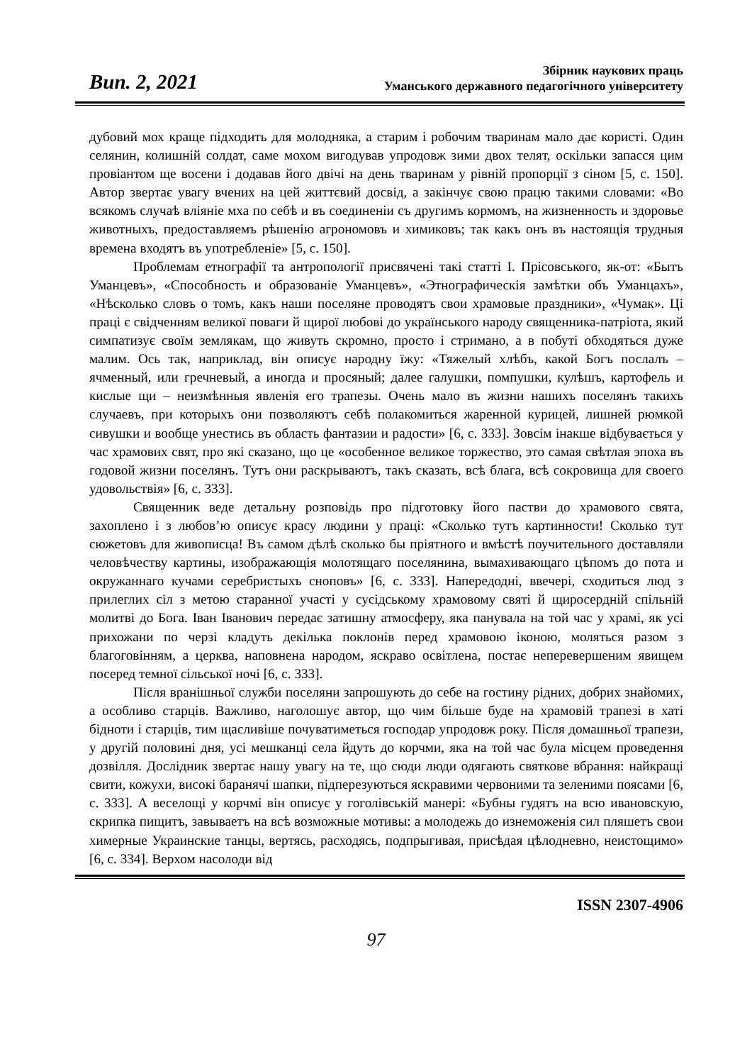Вип. 2, 2021
Збірник наукових праць
Уманського державного педагогічного університету
дубовий мох краще підходить для молодняка, а старим і робочим тваринам мало дає користі. Один селянин, колишній солдат, саме мохом вигодував упродовж зими двох телят, оскільки запасся цим провіантом ще восени і додавав його двічі на день тваринам у рівній пропорції з сіном [5, с. 150]. Автор звертає увагу вчених на цей життєвий досвід, а закінчує свою працю такими словами: «Во всякомъ случаѣ вліяніе мха по себѣ и въ соединеніи съ другимъ кормомъ, на жизненность и здоровье животныхъ, предоставляемъ рѣшенію агрономовъ и химиковъ; так какъ онъ въ настоящія трудныя времена входятъ въ употребленіе» [5, с. 150].
Проблемам етнографії та антропології присвячені такі статті І. Прісовського, як-от: «Бытъ Уманцевъ», «Способность и образованіе Уманцевъ», «Этнографическія замѣтки объ Уманцахъ», «Нѣсколько словъ о томъ, какъ наши поселяне проводятъ свои храмовые праздники», «Чумак». Ці праці є свідченням великої поваги й щирої любові до українського народу священника-патріота, який симпатизує своїм землякам, що живуть скромно, просто і стримано, а в побуті обходяться дуже малим. Ось так, наприклад, він описує народну їжу: «Тяжелый хлѣбъ, какой Богъ послалъ – ячменный, или гречневый, а иногда и просяный; далее галушки, помпушки, кулѣшъ, картофель и кислые щи – неизмѣнныя явленія его трапезы. Очень мало въ жизни нашихъ поселянъ такихъ случаевъ, при которыхъ они позволяютъ себѣ полакомиться жаренной курицей, лишней рюмкой сивушки и вообще унестись въ область фантазии и радости» [6, с. 333]. Зовсім інакше відбувається у час храмових свят, про які сказано, що це «особенное великое торжество, это самая свѣтлая эпоха въ годовой жизни поселянъ. Тутъ они раскрываютъ, такъ сказать, всѣ блага, всѣ сокровища для своего удовольствія» [6, с. 333].
Священник веде детальну розповідь про підготовку його пастви до храмового свята, захоплено і з любов’ю описує красу людини у праці: «Сколько тутъ картинности! Сколько тут сюжетовъ для живописца! Въ самом дѣлѣ сколько бы пріятного и вмѣстѣ поучительного доставляли человѣчеству картины, изображающія молотящаго поселянина, вымахивающаго цѣпомъ до пота и окружаннаго кучами серебристыхъ сноповъ» [6, с. 333]. Напередодні, ввечері, сходиться люд з прилеглих сіл з метою старанної участі у сусідському храмовому святі й щиросердній спільній молитві до Бога. Іван Іванович передає затишну атмосферу, яка панувала на той час у храмі, як усі прихожани по черзі кладуть декілька поклонів перед храмовою іконою, моляться разом з благоговінням, а церква, наповнена народом, яскраво освітлена, постає неперевершеним явищем посеред темної сільської ночі [6, с. 333].
Після вранішньої служби поселяни запрошують до себе на гостину рідних, добрих знайомих, а особливо старців. Важливо, наголошує автор, що чим більше буде на храмовій трапезі в хаті бідноти і старців, тим щасливіше почуватиметься господар упродовж року. Після домашньої трапези, у другій половині дня, усі мешканці села йдуть до корчми, яка на той час була місцем проведення дозвілля. Дослідник звертає нашу увагу на те, що сюди люди одягають святкове вбрання: найкращі свити, кожухи, високі баранячі шапки, підперезуються яскравими червоними та зеленими поясами [6, с. 333]. А веселощі у корчмі він описує у гоголівській манері: «Бубны гудятъ на всю ивановскую, скрипка пищитъ, завываетъ на всѣ возможные мотивы: а молодежь до изнеможенія сил пляшетъ свои химерные Украинские танцы, вертясь, расходясь, подпрыгивая, присѣдая цѣлодневно, неистощимо» [6, с. 334]. Верхом насолоди від
ISSN 2307-4906
97